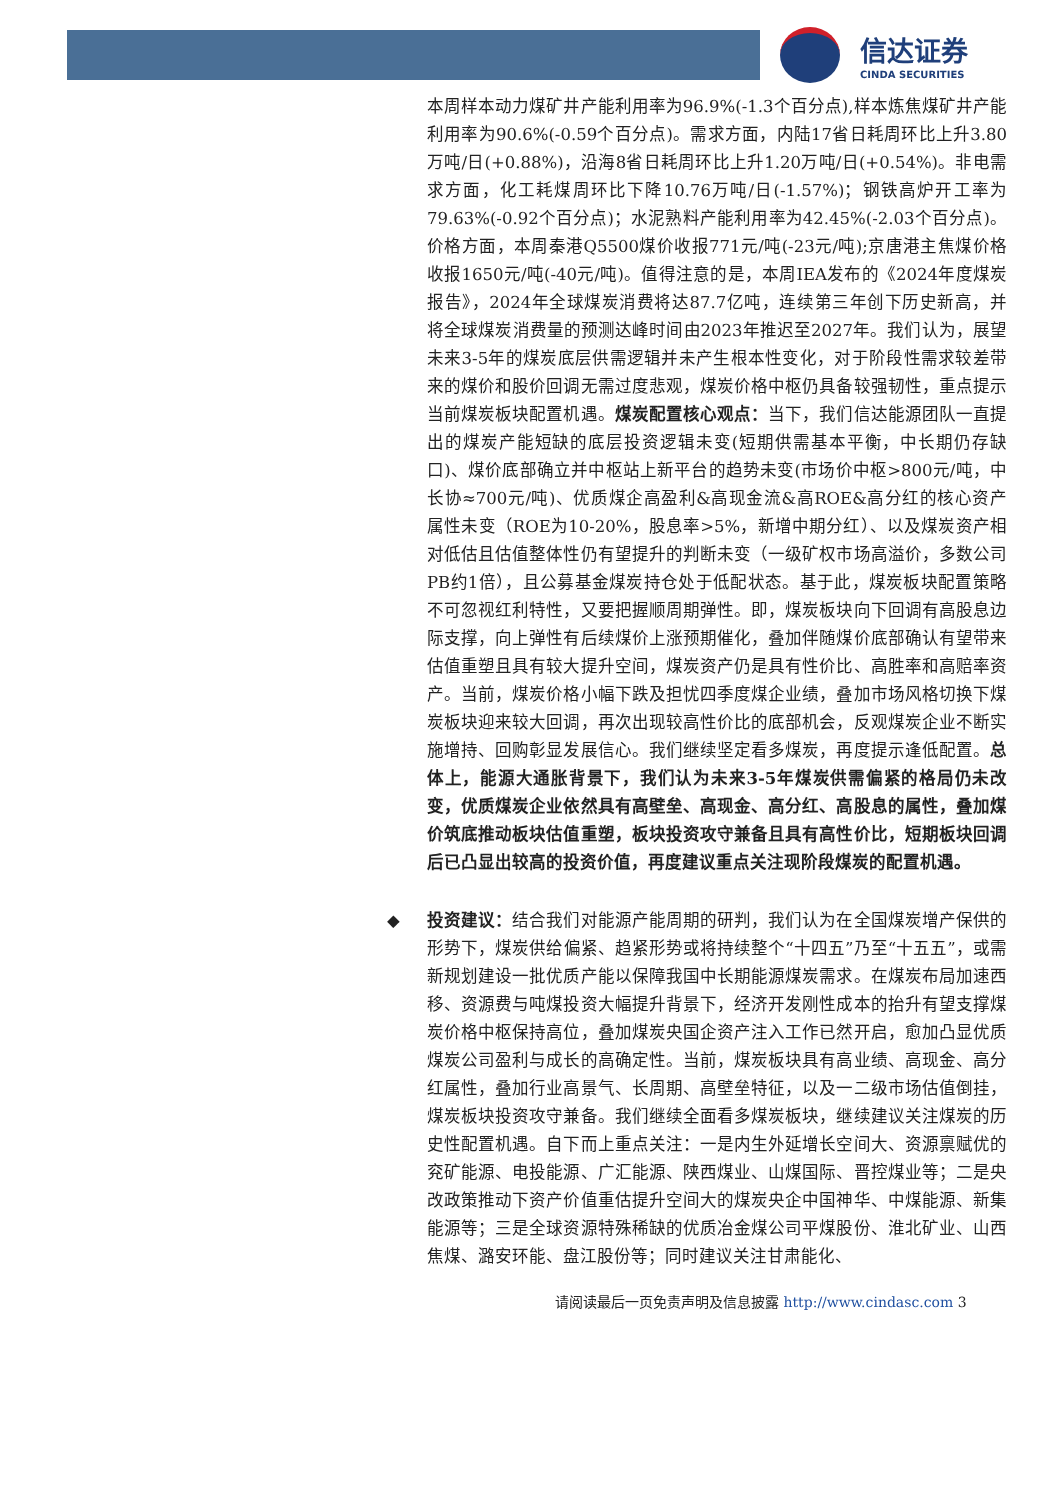信达证券
CINDA SECURITIES
本周样本动力煤矿井产能利用率为96.9%(-1.3个百分点),样本炼焦煤矿井产能利用率为90.6%(-0.59个百分点)。需求方面，内陆17省日耗周环比上升3.80万吨/日(+0.88%)，沿海8省日耗周环比上升1.20万吨/日(+0.54%)。非电需求方面，化工耗煤周环比下降10.76万吨/日(-1.57%)；钢铁高炉开工率为79.63%(-0.92个百分点)；水泥熟料产能利用率为42.45%(-2.03个百分点)。价格方面，本周秦港Q5500煤价收报771元/吨(-23元/吨);京唐港主焦煤价格收报1650元/吨(-40元/吨)。值得注意的是，本周IEA发布的《2024年度煤炭报告》，2024年全球煤炭消费将达87.7亿吨，连续第三年创下历史新高，并将全球煤炭消费量的预测达峰时间由2023年推迟至2027年。我们认为，展望未来3-5年的煤炭底层供需逻辑并未产生根本性变化，对于阶段性需求较差带来的煤价和股价回调无需过度悲观，煤炭价格中枢仍具备较强韧性，重点提示当前煤炭板块配置机遇。煤炭配置核心观点：当下，我们信达能源团队一直提出的煤炭产能短缺的底层投资逻辑未变(短期供需基本平衡，中长期仍存缺口)、煤价底部确立并中枢站上新平台的趋势未变(市场价中枢>800元/吨，中长协≈700元/吨)、优质煤企高盈利&高现金流&高ROE&高分红的核心资产属性未变（ROE为10-20%，股息率>5%，新增中期分红）、以及煤炭资产相对低估且估值整体性仍有望提升的判断未变（一级矿权市场高溢价，多数公司PB约1倍），且公募基金煤炭持仓处于低配状态。基于此，煤炭板块配置策略不可忽视红利特性，又要把握顺周期弹性。即，煤炭板块向下回调有高股息边际支撑，向上弹性有后续煤价上涨预期催化，叠加伴随煤价底部确认有望带来估值重塑且具有较大提升空间，煤炭资产仍是具有性价比、高胜率和高赔率资产。当前，煤炭价格小幅下跌及担忧四季度煤企业绩，叠加市场风格切换下煤炭板块迎来较大回调，再次出现较高性价比的底部机会，反观煤炭企业不断实施增持、回购彰显发展信心。我们继续坚定看多煤炭，再度提示逢低配置。总体上，能源大通胀背景下，我们认为未来3-5年煤炭供需偏紧的格局仍未改变，优质煤炭企业依然具有高壁垒、高现金、高分红、高股息的属性，叠加煤价筑底推动板块估值重塑，板块投资攻守兼备且具有高性价比，短期板块回调后已凸显出较高的投资价值，再度建议重点关注现阶段煤炭的配置机遇。
◆ 投资建议：结合我们对能源产能周期的研判，我们认为在全国煤炭增产保供的形势下，煤炭供给偏紧、趋紧形势或将持续整个“十四五”乃至“十五五”，或需新规划建设一批优质产能以保障我国中长期能源煤炭需求。在煤炭布局加速西移、资源费与吨煤投资大幅提升背景下，经济开发刚性成本的抬升有望支撑煤炭价格中枢保持高位，叠加煤炭央国企资产注入工作已然开启，愈加凸显优质煤炭公司盈利与成长的高确定性。当前，煤炭板块具有高业绩、高现金、高分红属性，叠加行业高景气、长周期、高壁垒特征，以及一二级市场估值倒挂，煤炭板块投资攻守兼备。我们继续全面看多煤炭板块，继续建议关注煤炭的历史性配置机遇。自下而上重点关注：一是内生外延增长空间大、资源禀赋优的兖矿能源、电投能源、广汇能源、陕西煤业、山煤国际、晋控煤业等；二是央改政策推动下资产价值重估提升空间大的煤炭央企中国神华、中煤能源、新集能源等；三是全球资源特殊稀缺的优质冶金煤公司平煤股份、淮北矿业、山西焦煤、潞安环能、盘江股份等；同时建议关注甘肃能化、
请阅读最后一页免责声明及信息披露 http://www.cindasc.com 3